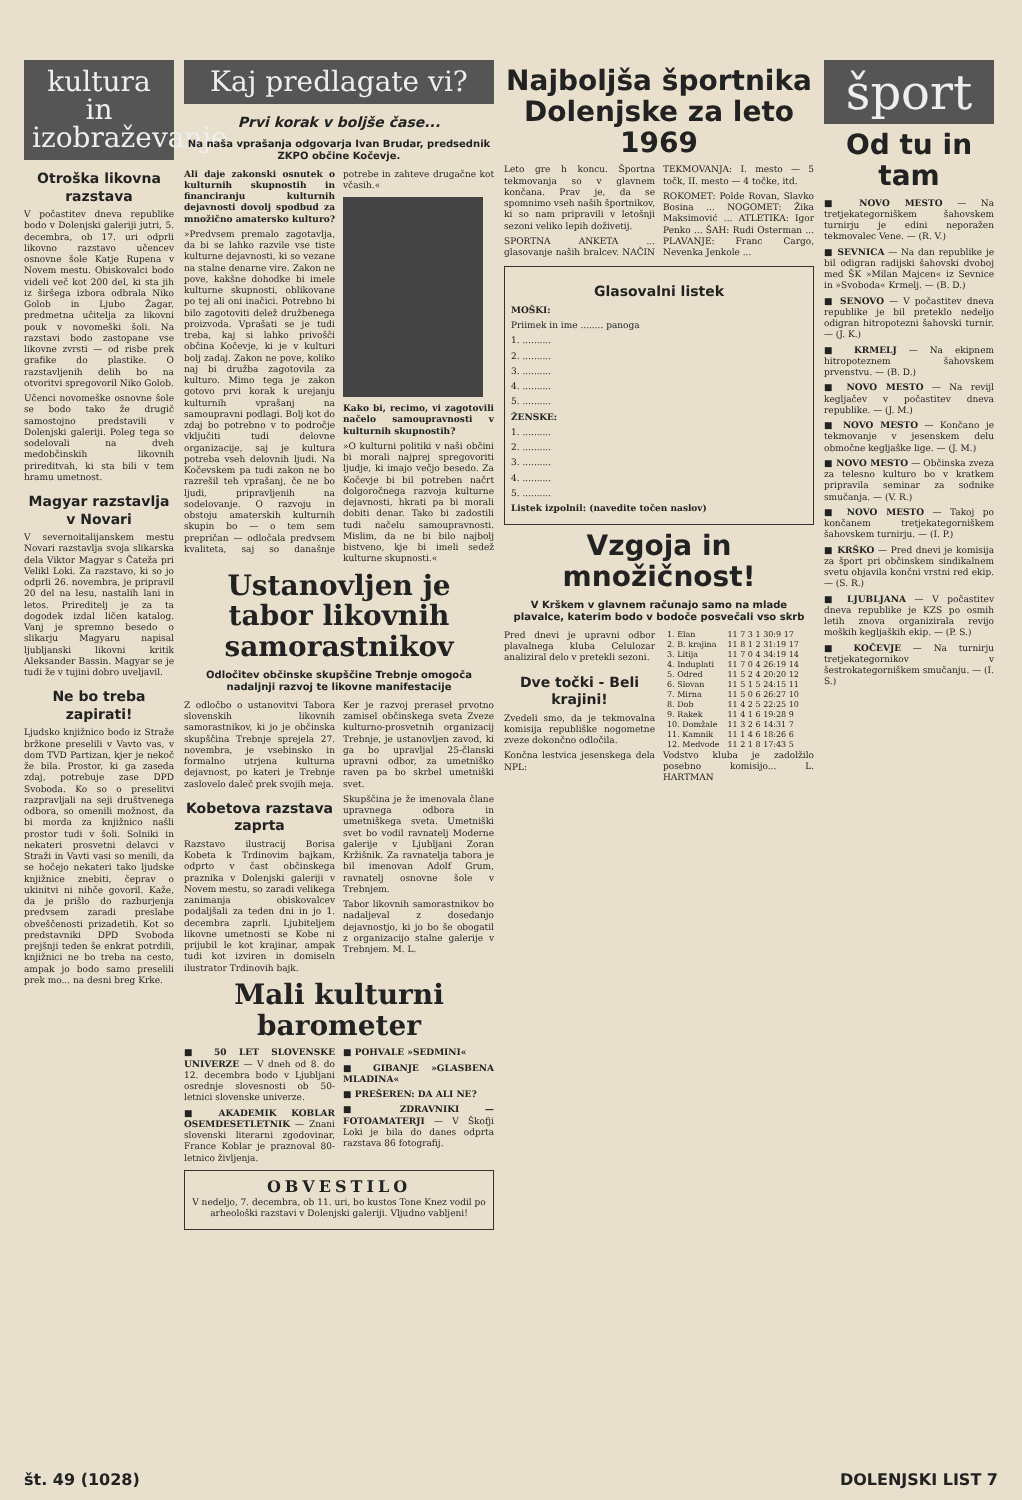kultura in izobraževanje
Otroška likovna razstava
V počastitev dneva republike bodo v Dolenjski galeriji jutri, 5. decembra, ob 17. uri odprli likovno razstavo učencev osnovne šole Katje Rupena v Novem mestu. Obiskovalci bodo videli več kot 200 del, ki sta jih iz širšega izbora odbrala Niko Golob in Ljubo Žagar, predmetna učitelja za likovni pouk v novomeški šoli. Na razstavi bodo zastopane vse likovne zvrsti — od risbe prek grafike do plastike. O razstavljenih delih bo na otvoritvi spregovoril Niko Golob.
Učenci novomeške osnovne šole se bodo tako že drugič samostojno predstavili v Dolenjski galeriji. Poleg tega so sodelovali na dveh medobčinskih likovnih prireditvah, ki sta bili v tem hramu umetnost.
Magyar razstavlja v Novari
V severnoitalijanskem mestu Novari razstavlja svoja slikarska dela Viktor Magyar s Čateža pri Velikl Loki. Za razstavo, ki so jo odprli 26. novembra, je pripravil 20 del na lesu, nastalih lani in letos. Prireditelj je za ta dogodek izdal ličen katalog. Vanj je spremno besedo o slikarju Magyaru napisal ljubljanski likovni kritik Aleksander Bassin. Magyar se je tudi že v tujini dobro uveljavil.
Ne bo treba zapirati!
Ljudsko knjižnico bodo iz Straže bržkone preselili v Vavto vas, v dom TVD Partizan, kjer je nekoč že bila. Prostor, ki ga zaseda zdaj, potrebuje zase DPD Svoboda. Ko so o preselitvi razpravljali na seji društvenega odbora, so omenili možnost, da bi morda za knjižnico našli prostor tudi v šoli. Solniki in nekateri prosvetni delavci v Straži in Vavti vasi so menili, da se hočejo nekateri tako ljudske knjižnice znebiti, čeprav o ukinitvi ni nihče govoril. Kaže, da je prišlo do razburjenja predvsem zaradi preslabe obveščenosti prizadetih. Kot so predstavniki DPD Svoboda prejšnji teden še enkrat potrdili, knjižnici ne bo treba na cesto, ampak jo bodo samo preselili prek mo... na desni breg Krke.
Kaj predlagate vi?
Prvi korak v boljše čase...
Na naša vprašanja odgovarja Ivan Brudar, predsednik ZKPO občine Kočevje.
Ali daje zakonski osnutek o kulturnih skupnostih in financiranju kulturnih dejavnosti dovolj spodbud za množično amatersko kulturo?
»Predvsem premalo zagotavlja, da bi se lahko razvile vse tiste kulturne dejavnosti, ki so vezane na stalne denarne vire. Zakon ne pove, kakšne dohodke bi imele kulturne skupnosti, oblikovane po tej ali oni inačici. Potrebno bi bilo zagotoviti delež družbenega proizvoda. Vprašati se je tudi treba, kaj si lahko privošči občina Kočevje, ki je v kulturi bolj zadaj. Zakon ne pove, koliko naj bi družba zagotovila za kulturo. Mimo tega je zakon gotovo prvi korak k urejanju kulturnih vprašanj na samoupravni podlagi. Bolj kot do zdaj bo potrebno v to področje vključiti tudi delovne organizacije, saj je kultura potreba vseh delovnih ljudi. Na Kočevskem pa tudi zakon ne bo razrešil teh vprašanj, če ne bo ljudi, pripravljenih na sodelovanje. O razvoju in obstoju amaterskih kulturnih skupin bo — o tem sem prepričan — odločala predvsem kvaliteta, saj so današnje potrebe in zahteve drugačne kot včasih.«
Kako bi, recimo, vi zagotovili načelo samoupravnosti v kulturnih skupnostih?
»O kulturni politiki v naši občini bi morali najprej spregovoriti ljudje, ki imajo večjo besedo. Za Kočevje bi bil potreben načrt dolgoročnega razvoja kulturne dejavnosti, hkrati pa bi morali dobiti denar. Tako bi zadostili tudi načelu samoupravnosti. Mislim, da ne bi bilo najbolj bistveno, kje bi imeli sedež kulturne skupnosti.«
Ustanovljen je tabor likovnih samorastnikov
Odločitev občinske skupščine Trebnje omogoča nadaljnji razvoj te likovne manifestacije
Z odločbo o ustanovitvi Tabora slovenskih likovnih samorastnikov, ki jo je občinska skupščina Trebnje sprejela 27. novembra, je vsebinsko in formalno utrjena kulturna dejavnost, po kateri je Trebnje zaslovelo daleč prek svojih meja.
Kobetova razstava zaprta
Razstavo ilustracij Borisa Kobeta k Trdinovim bajkam, odprto v čast občinskega praznika v Dolenjski galeriji v Novem mestu, so zaradi velikega zanimanja obiskovalcev podaljšali za teden dni in jo 1. decembra zaprli. Ljubiteljem likovne umetnosti se Kobe ni prijubil le kot krajinar, ampak tudi kot izviren in domiseln ilustrator Trdinovih bajk.
Ker je razvoj preraseł prvotno zamisel občinskega sveta Zveze kulturno-prosvetnih organizacij Trebnje, je ustanovljen zavod, ki ga bo upravljal 25-članski upravni odbor, za umetniško raven pa bo skrbel umetniški svet.
Skupščina je že imenovala člane upravnega odbora in umetniškega sveta. Umetniški svet bo vodil ravnatelj Moderne galerije v Ljubljani Zoran Kržišnik. Za ravnatelja tabora je bil imenovan Adolf Grum, ravnatelj osnovne šole v Trebnjem.
Tabor likovnih samorastnikov bo nadaljeval z dosedanjo dejavnostjo, ki jo bo še obogatil z organizacijo stalne galerije v Trebnjem. M. L.
Mali kulturni barometer
■ 50 LET SLOVENSKE UNIVERZE — V dneh od 8. do 12. decembra bodo v Ljubljani osrednje slovesnosti ob 50-letnici slovenske univerze.
■ AKADEMIK KOBLAR OSEMDESETLETNIK — Znani slovenski literarni zgodovinar, France Koblar je praznoval 80-letnico življenja.
■ POHVALE »SEDMINI«
■ GIBANJE »GLASBENA MLADINA«
■ PREŠEREN: DA ALI NE?
■ ZDRAVNIKI — FOTOAMATERJI — V Škofji Loki je bila do danes odprta razstava 86 fotografij.
OBVESTILO
V nedeljo, 7. decembra, ob 11. uri, bo kustos Tone Knez vodil po arheološki razstavi v Dolenjski galeriji. Vljudno vabljeni!
Najboljša športnika Dolenjske za leto 1969
Leto gre h koncu. Športna tekmovanja so v glavnem končana. Prav je, da se spomnimo vseh naših športnikov, ki so nam pripravili v letošnji sezoni veliko lepih doživetij.
SPORTNA ANKETA ... glasovanje naših bralcev. NAČIN TEKMOVANJA: I. mesto — 5 točk, II. mesto — 4 točke, itd.
ROKOMET: Polde Rovan, Slavko Bosina ... NOGOMET: Žika Maksimović ... ATLETIKA: Igor Penko ... ŠAH: Rudi Osterman ... PLAVANJE: Franc Cargo, Nevenka Jenkole ...
Glasovalni listek
MOŠKI:
Priimek in ime ........ panoga
1. ..........
2. ..........
3. ..........
4. ..........
5. ..........
ŽENSKE:
1. ..........
2. ..........
3. ..........
4. ..........
5. ..........
Listek izpolnil: (navedite točen naslov)
Vzgoja in množičnost!
V Krškem v glavnem računajo samo na mlade plavalce, katerim bodo v bodoče posvečali vso skrb
Pred dnevi je upravni odbor plavalnega kluba Celulozar analiziral delo v pretekli sezoni.
Dve točki - Beli krajini!
Zvedeli smo, da je tekmovalna komisija republiške nogometne zveze dokončno odločila.
Končna lestvica jesenskega dela NPL:
| 1. Elan | 11 7 3 1 30:9 17 |
| 2. B. krajina | 11 8 1 2 31:19 17 |
| 3. Litija | 11 7 0 4 34:19 14 |
| 4. Induplati | 11 7 0 4 26:19 14 |
| 5. Odred | 11 5 2 4 20:20 12 |
| 6. Slovan | 11 5 1 5 24:15 11 |
| 7. Mirna | 11 5 0 6 26:27 10 |
| 8. Dob | 11 4 2 5 22:25 10 |
| 9. Rakek | 11 4 1 6 19:28 9 |
| 10. Domžale | 11 3 2 6 14:31 7 |
| 11. Kamnik | 11 1 4 6 18:26 6 |
| 12. Medvode | 11 2 1 8 17:43 5 |
Vodstvo kluba je zadolžilo posebno komisijo... L. HARTMAN
šport
Od tu in tam
■ NOVO MESTO — Na tretjekategorniškem šahovskem turnirju je edini neporažen tekmovalec Vene. — (R. V.)
■ SEVNICA — Na dan republike je bil odigran radijski šahovski dvoboj med ŠK »Milan Majcen« iz Sevnice in »Svoboda« Krmelj. — (B. D.)
■ SENOVO — V počastitev dneva republike je bil preteklo nedeljo odigran hitropotezni šahovski turnir. — (J. K.)
■ KRMELJ — Na ekipnem hitropoteznem šahovskem prvenstvu. — (B. D.)
■ NOVO MESTO — Na revijl kegljačev v počastitev dneva republike. — (J. M.)
■ NOVO MESTO — Končano je tekmovanje v jesenskem delu območne kegljaške lige. — (J. M.)
■ NOVO MESTO — Občinska zveza za telesno kulturo bo v kratkem pripravila seminar za sodnike smučanja. — (V. R.)
■ NOVO MESTO — Takoj po končanem tretjekategorniškem šahovskem turnirju. — (I. P.)
■ KRŠKO — Pred dnevi je komisija za šport pri občinskem sindikalnem svetu objavila končni vrstni red ekip. — (S. R.)
■ LJUBLJANA — V počastitev dneva republike je KZS po osmih letih znova organizirala revijo moških kegljaških ekip. — (P. S.)
■ KOČEVJE — Na turnirju tretjekategornikov v šestrokategorniškem smučanju. — (I. S.)
št. 49 (1028) DOLENJSKI LIST 7